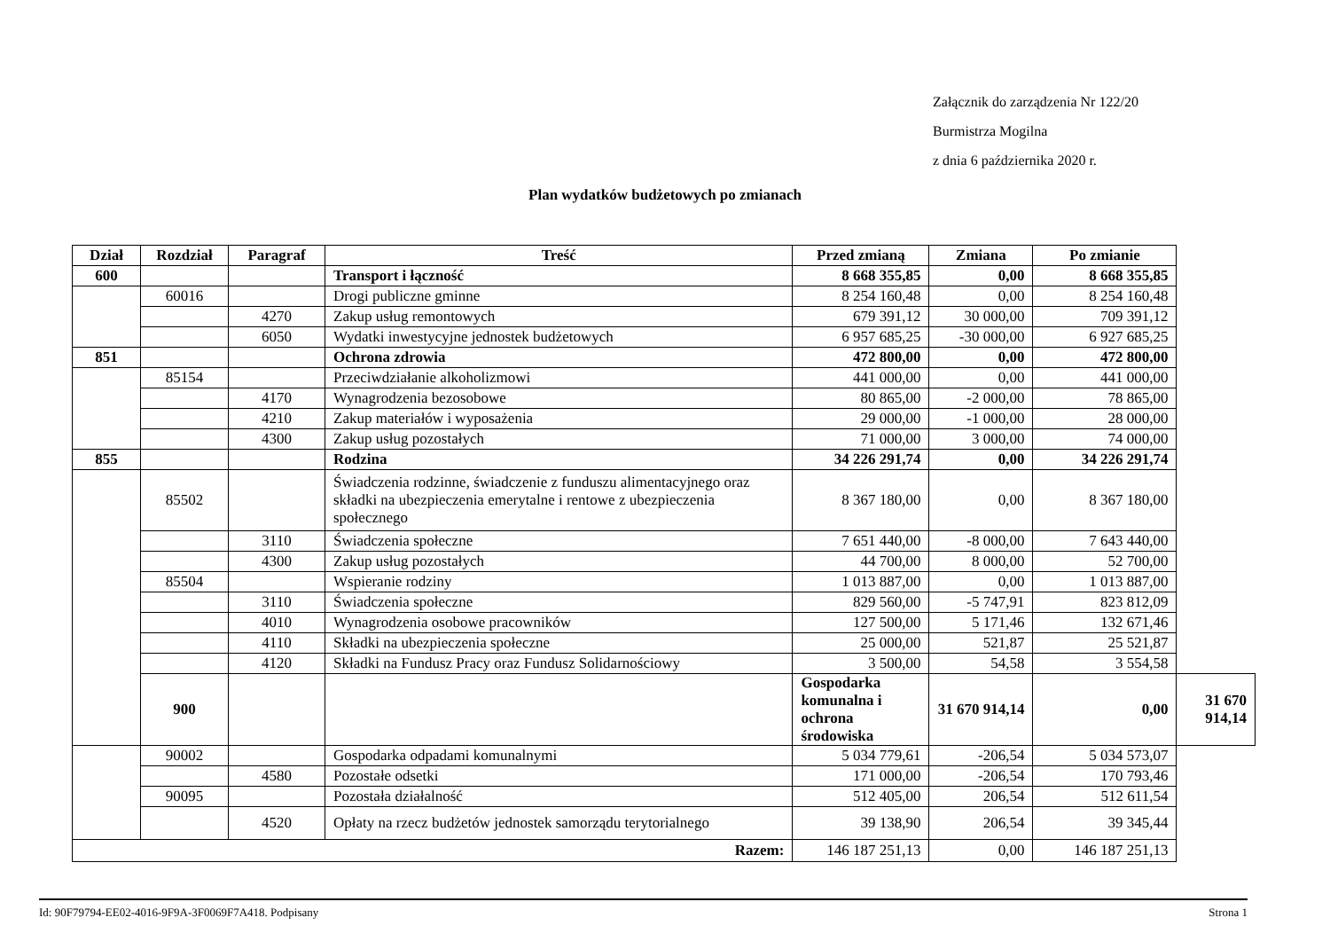Załącznik do zarządzenia Nr 122/20
Burmistrza Mogilna
z dnia 6 października 2020 r.
Plan wydatków budżetowych po zmianach
| Dział | Rozdział | Paragraf | Treść | Przed zmianą | Zmiana | Po zmianie | |
| --- | --- | --- | --- | --- | --- | --- | --- |
| 600 | | | Transport i łączność | 8 668 355,85 | 0,00 | 8 668 355,85 | |
| | 60016 | | Drogi publiczne gminne | 8 254 160,48 | 0,00 | 8 254 160,48 | |
| | | 4270 | Zakup usług remontowych | 679 391,12 | 30 000,00 | 709 391,12 | |
| | | 6050 | Wydatki inwestycyjne jednostek budżetowych | 6 957 685,25 | -30 000,00 | 6 927 685,25 | |
| 851 | | | Ochrona zdrowia | 472 800,00 | 0,00 | 472 800,00 | |
| | 85154 | | Przeciwdziałanie alkoholizmowi | 441 000,00 | 0,00 | 441 000,00 | |
| | | 4170 | Wynagrodzenia bezosobowe | 80 865,00 | -2 000,00 | 78 865,00 | |
| | | 4210 | Zakup materiałów i wyposażenia | 29 000,00 | -1 000,00 | 28 000,00 | |
| | | 4300 | Zakup usług pozostałych | 71 000,00 | 3 000,00 | 74 000,00 | |
| 855 | | | Rodzina | 34 226 291,74 | 0,00 | 34 226 291,74 | |
| | 85502 | | Świadczenia rodzinne, świadczenie z funduszu alimentacyjnego oraz składki na ubezpieczenia emerytalne i rentowe z ubezpieczenia społecznego | 8 367 180,00 | 0,00 | 8 367 180,00 | |
| | | 3110 | Świadczenia społeczne | 7 651 440,00 | -8 000,00 | 7 643 440,00 | |
| | | 4300 | Zakup usług pozostałych | 44 700,00 | 8 000,00 | 52 700,00 | |
| | 85504 | | Wspieranie rodziny | 1 013 887,00 | 0,00 | 1 013 887,00 | |
| | | 3110 | Świadczenia społeczne | 829 560,00 | -5 747,91 | 823 812,09 | |
| | | 4010 | Wynagrodzenia osobowe pracowników | 127 500,00 | 5 171,46 | 132 671,46 | |
| | | 4110 | Składki na ubezpieczenia społeczne | 25 000,00 | 521,87 | 25 521,87 | |
| | | 4120 | Składki na Fundusz Pracy oraz Fundusz Solidarnościowy | 3 500,00 | 54,58 | 3 554,58 | |
| | 900 | | | Gospodarka komunalna i ochrona środowiska | 31 670 914,14 | 0,00 | 31 670 914,14 |
| | 90002 | | Gospodarka odpadami komunalnymi | 5 034 779,61 | -206,54 | 5 034 573,07 | |
| | | 4580 | Pozostałe odsetki | 171 000,00 | -206,54 | 170 793,46 | |
| | 90095 | | Pozostała działalność | 512 405,00 | 206,54 | 512 611,54 | |
| | | 4520 | Opłaty na rzecz budżetów jednostek samorządu terytorialnego | 39 138,90 | 206,54 | 39 345,44 | |
| Razem: | | | | 146 187 251,13 | 0,00 | 146 187 251,13 | |
Id: 90F79794-EE02-4016-9F9A-3F0069F7A418. Podpisany Strona 1